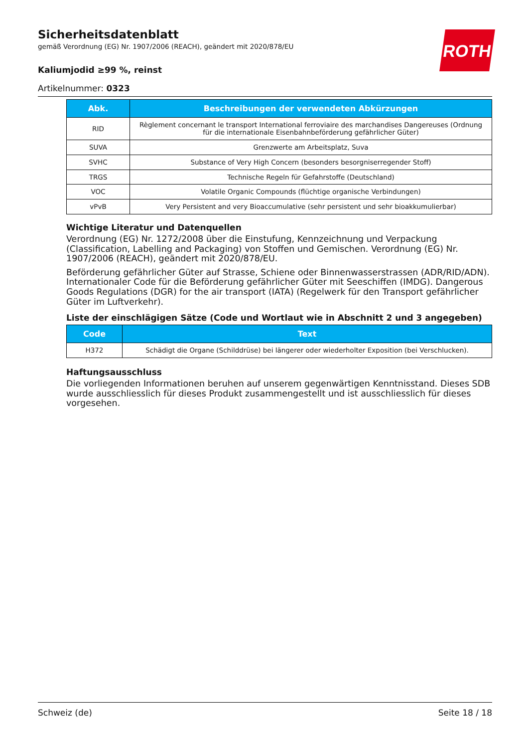ROTH
Sicherheitsdatenblatt
gemäß Verordnung (EG) Nr. 1907/2006 (REACH), geändert mit 2020/878/EU
Kaliumjodid ≥99 %, reinst
Artikelnummer: 0323
| Abk. | Beschreibungen der verwendeten Abkürzungen |
| --- | --- |
| RID | Règlement concernant le transport International ferroviaire des marchandises Dangereuses (Ordnung für die internationale Eisenbahnbeförderung gefährlicher Güter) |
| SUVA | Grenzwerte am Arbeitsplatz, Suva |
| SVHC | Substance of Very High Concern (besonders besorgniserregender Stoff) |
| TRGS | Technische Regeln für Gefahrstoffe (Deutschland) |
| VOC | Volatile Organic Compounds (flüchtige organische Verbindungen) |
| vPvB | Very Persistent and very Bioaccumulative (sehr persistent und sehr bioakkumulierbar) |
Wichtige Literatur und Datenquellen
Verordnung (EG) Nr. 1272/2008 über die Einstufung, Kennzeichnung und Verpackung (Classification, Labelling and Packaging) von Stoffen und Gemischen. Verordnung (EG) Nr. 1907/2006 (REACH), geändert mit 2020/878/EU.
Beförderung gefährlicher Güter auf Strasse, Schiene oder Binnenwasserstrassen (ADR/RID/ADN). Internationaler Code für die Beförderung gefährlicher Güter mit Seeschiffen (IMDG). Dangerous Goods Regulations (DGR) for the air transport (IATA) (Regelwerk für den Transport gefährlicher Güter im Luftverkehr).
Liste der einschlägigen Sätze (Code und Wortlaut wie in Abschnitt 2 und 3 angegeben)
| Code | Text |
| --- | --- |
| H372 | Schädigt die Organe (Schilddrüse) bei längerer oder wiederholter Exposition (bei Verschlucken). |
Haftungsausschluss
Die vorliegenden Informationen beruhen auf unserem gegenwärtigen Kenntnisstand. Dieses SDB wurde ausschliesslich für dieses Produkt zusammengestellt und ist ausschliesslich für dieses vorgesehen.
Schweiz (de) Seite 18 / 18